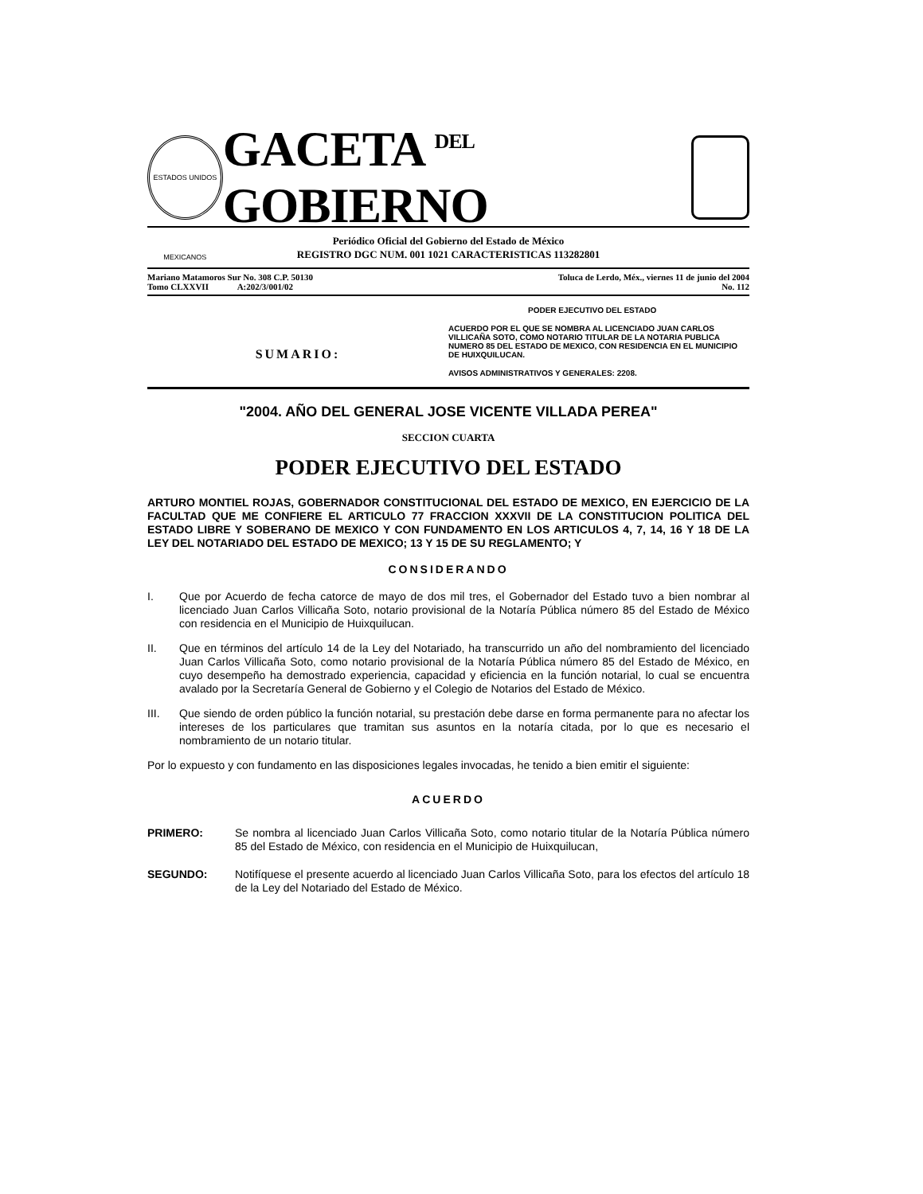ESTADOS UNIDOS MEXICANOS
GACETA DEL GOBIERNO
Periódico Oficial del Gobierno del Estado de México
REGISTRO DGC NUM. 001 1021 CARACTERISTICAS 113282801
Mariano Matamoros Sur No. 308 C.P. 50130
Tomo CLXXVII A:202/3/001/02
Toluca de Lerdo, Méx., viernes 11 de junio del 2004
No. 112
SUMARIO:
PODER EJECUTIVO DEL ESTADO
ACUERDO POR EL QUE SE NOMBRA AL LICENCIADO JUAN CARLOS VILLICAÑA SOTO, COMO NOTARIO TITULAR DE LA NOTARIA PUBLICA NUMERO 85 DEL ESTADO DE MEXICO, CON RESIDENCIA EN EL MUNICIPIO DE HUIXQUILUCAN.
AVISOS ADMINISTRATIVOS Y GENERALES: 2208.
"2004. AÑO DEL GENERAL JOSE VICENTE VILLADA PEREA"
SECCION CUARTA
PODER EJECUTIVO DEL ESTADO
ARTURO MONTIEL ROJAS, GOBERNADOR CONSTITUCIONAL DEL ESTADO DE MEXICO, EN EJERCICIO DE LA FACULTAD QUE ME CONFIERE EL ARTICULO 77 FRACCION XXXVII DE LA CONSTITUCION POLITICA DEL ESTADO LIBRE Y SOBERANO DE MEXICO Y CON FUNDAMENTO EN LOS ARTICULOS 4, 7, 14, 16 Y 18 DE LA LEY DEL NOTARIADO DEL ESTADO DE MEXICO; 13 Y 15 DE SU REGLAMENTO; Y
CONSIDERANDO
I. Que por Acuerdo de fecha catorce de mayo de dos mil tres, el Gobernador del Estado tuvo a bien nombrar al licenciado Juan Carlos Villicaña Soto, notario provisional de la Notaría Pública número 85 del Estado de México con residencia en el Municipio de Huixquilucan.
II. Que en términos del artículo 14 de la Ley del Notariado, ha transcurrido un año del nombramiento del licenciado Juan Carlos Villicaña Soto, como notario provisional de la Notaría Pública número 85 del Estado de México, en cuyo desempeño ha demostrado experiencia, capacidad y eficiencia en la función notarial, lo cual se encuentra avalado por la Secretaría General de Gobierno y el Colegio de Notarios del Estado de México.
III. Que siendo de orden público la función notarial, su prestación debe darse en forma permanente para no afectar los intereses de los particulares que tramitan sus asuntos en la notaría citada, por lo que es necesario el nombramiento de un notario titular.
Por lo expuesto y con fundamento en las disposiciones legales invocadas, he tenido a bien emitir el siguiente:
ACUERDO
PRIMERO: Se nombra al licenciado Juan Carlos Villicaña Soto, como notario titular de la Notaría Pública número 85 del Estado de México, con residencia en el Municipio de Huixquilucan,
SEGUNDO: Notifíquese el presente acuerdo al licenciado Juan Carlos Villicaña Soto, para los efectos del artículo 18 de la Ley del Notariado del Estado de México.